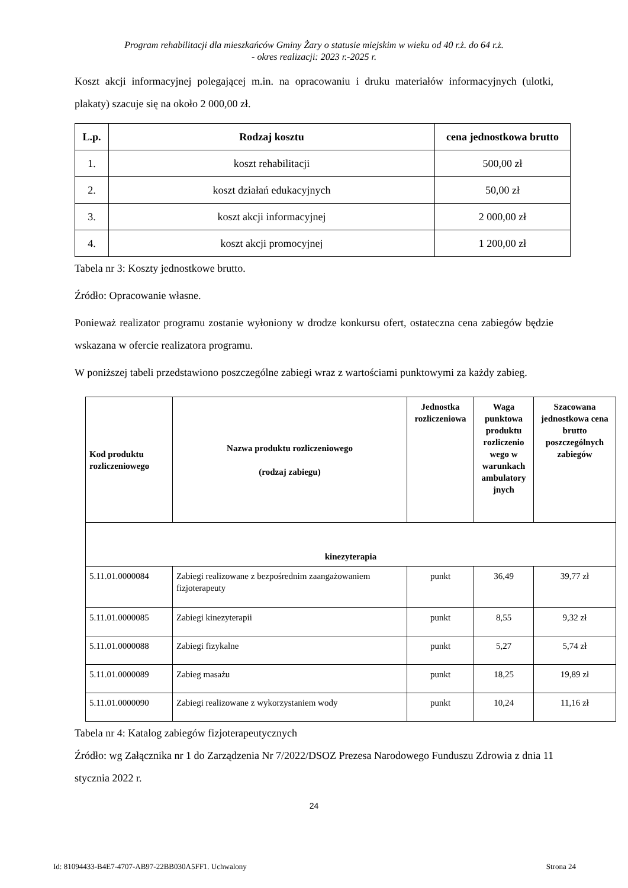Program rehabilitacji dla mieszkańców Gminy Żary o statusie miejskim w wieku od 40 r.ż. do 64 r.ż.
- okres realizacji: 2023 r.-2025 r.
Koszt akcji informacyjnej polegającej m.in. na opracowaniu i druku materiałów informacyjnych (ulotki, plakaty) szacuje się na około 2 000,00 zł.
| L.p. | Rodzaj kosztu | cena jednostkowa brutto |
| --- | --- | --- |
| 1. | koszt rehabilitacji | 500,00 zł |
| 2. | koszt działań edukacyjnych | 50,00 zł |
| 3. | koszt akcji informacyjnej | 2 000,00 zł |
| 4. | koszt akcji promocyjnej | 1 200,00 zł |
Tabela nr 3: Koszty jednostkowe brutto.
Źródło: Opracowanie własne.
Ponieważ realizator programu zostanie wyłoniony w drodze konkursu ofert, ostateczna cena zabiegów będzie wskazana w ofercie realizatora programu.
W poniższej tabeli przedstawiono poszczególne zabiegi wraz z wartościami punktowymi za każdy zabieg.
| Kod produktu rozliczeniowego | Nazwa produktu rozliczeniowego (rodzaj zabiegu) | Jednostka rozliczeniowa | Waga punktowa produktu rozliczenio wego w warunkach ambulatory jnych | Szacowana jednostkowa cena brutto poszczególnych zabiegów |
| --- | --- | --- | --- | --- |
| kinezyterapia | | | | |
| 5.11.01.0000084 | Zabiegi realizowane z bezpośrednim zaangażowaniem fizjoterapeuty | punkt | 36,49 | 39,77 zł |
| 5.11.01.0000085 | Zabiegi kinezyterapii | punkt | 8,55 | 9,32 zł |
| 5.11.01.0000088 | Zabiegi fizykalne | punkt | 5,27 | 5,74 zł |
| 5.11.01.0000089 | Zabieg masażu | punkt | 18,25 | 19,89 zł |
| 5.11.01.0000090 | Zabiegi realizowane z wykorzystaniem wody | punkt | 10,24 | 11,16 zł |
Tabela nr 4: Katalog zabiegów fizjoterapeutycznych
Źródło: wg Załącznika nr 1 do Zarządzenia Nr 7/2022/DSOZ Prezesa Narodowego Funduszu Zdrowia z dnia 11 stycznia 2022 r.
24
Id: 81094433-B4E7-4707-AB97-22BB030A5FF1. Uchwalony Strona 24